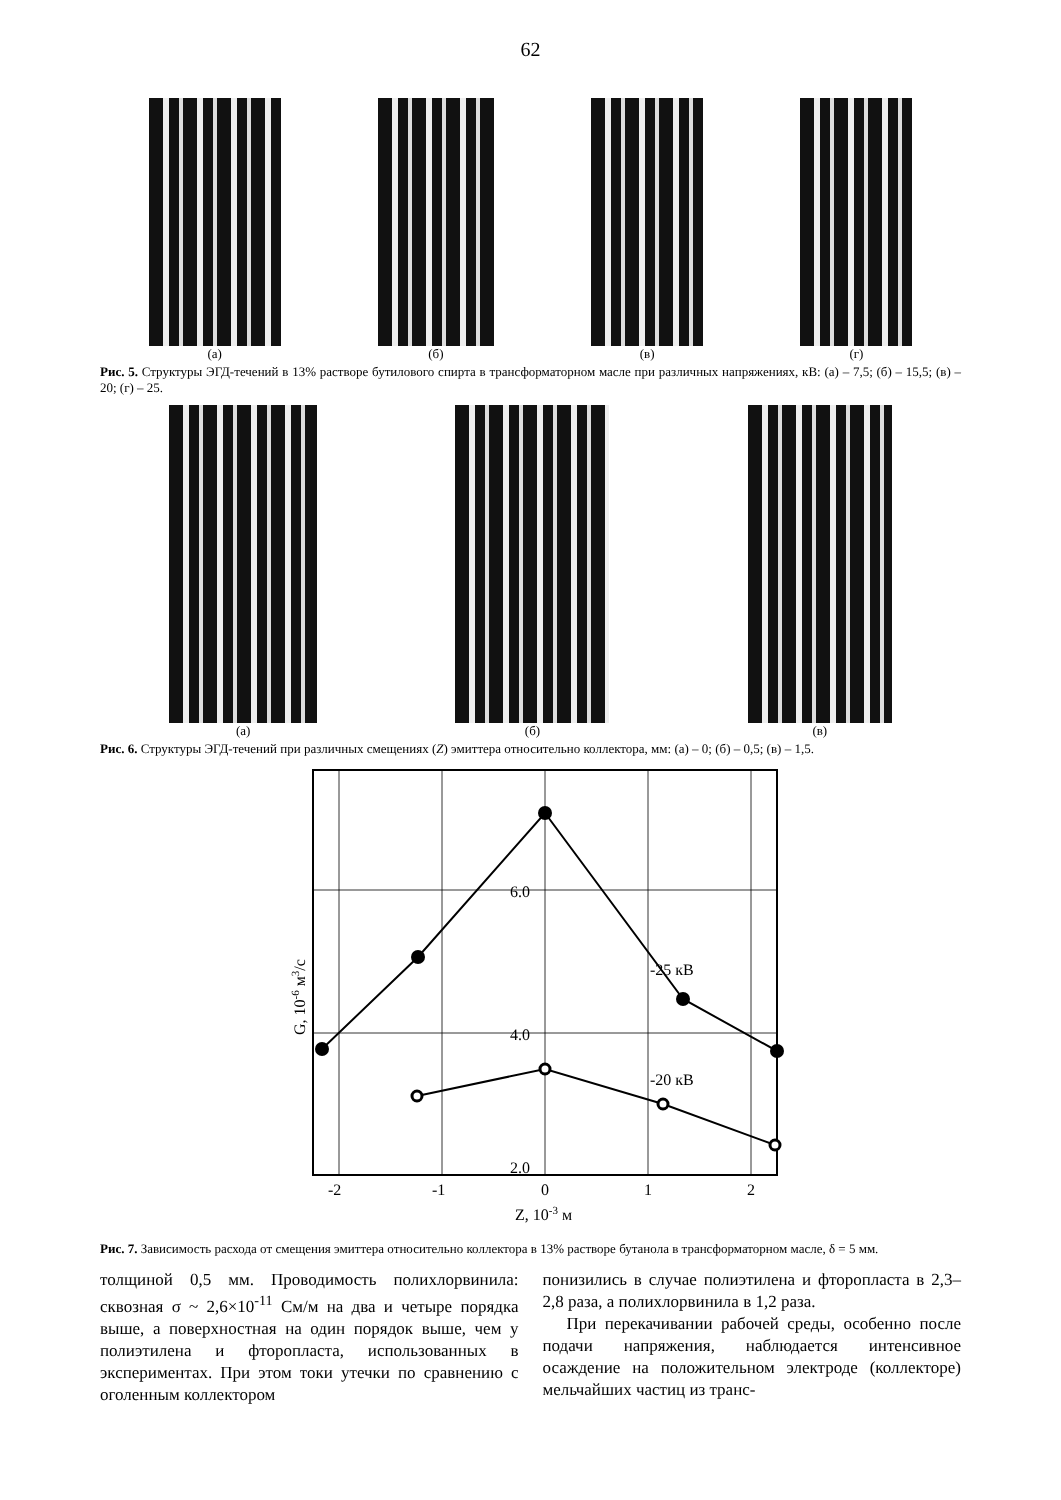62
(а) (б) (в) (г)
Рис. 5. Структуры ЭГД-течений в 13% растворе бутилового спирта в трансформаторном масле при различных напряжениях, кВ: (а) – 7,5; (б) – 15,5; (в) – 20; (г) – 25.
(а) (б) (в)
Рис. 6. Структуры ЭГД-течений при различных смещениях (Z) эмиттера относительно коллектора, мм: (а) – 0; (б) – 0,5; (в) – 1,5.
6.0
4.0
2.0
-25 кВ
-20 кВ
-2
-1
0
1
2
Z, 10-3 м
G, 10-6 м3/с
Рис. 7. Зависимость расхода от смещения эмиттера относительно коллектора в 13% растворе бутанола в трансформаторном масле, δ = 5 мм.
толщиной 0,5 мм. Проводимость полихлорвинила: сквозная σ ~ 2,6×10<sup>-11</sup> См/м на два и четыре порядка выше, а поверхностная на один порядок выше, чем у полиэтилена и фторопласта, использованных в экспериментах. При этом токи утечки по сравнению с оголенным коллектором
понизились в случае полиэтилена и фторопласта в 2,3–2,8 раза, а полихлорвинила в 1,2 раза.
При перекачивании рабочей среды, особенно после подачи напряжения, наблюдается интенсивное осаждение на положительном электроде (коллекторе) мельчайших частиц из транс-